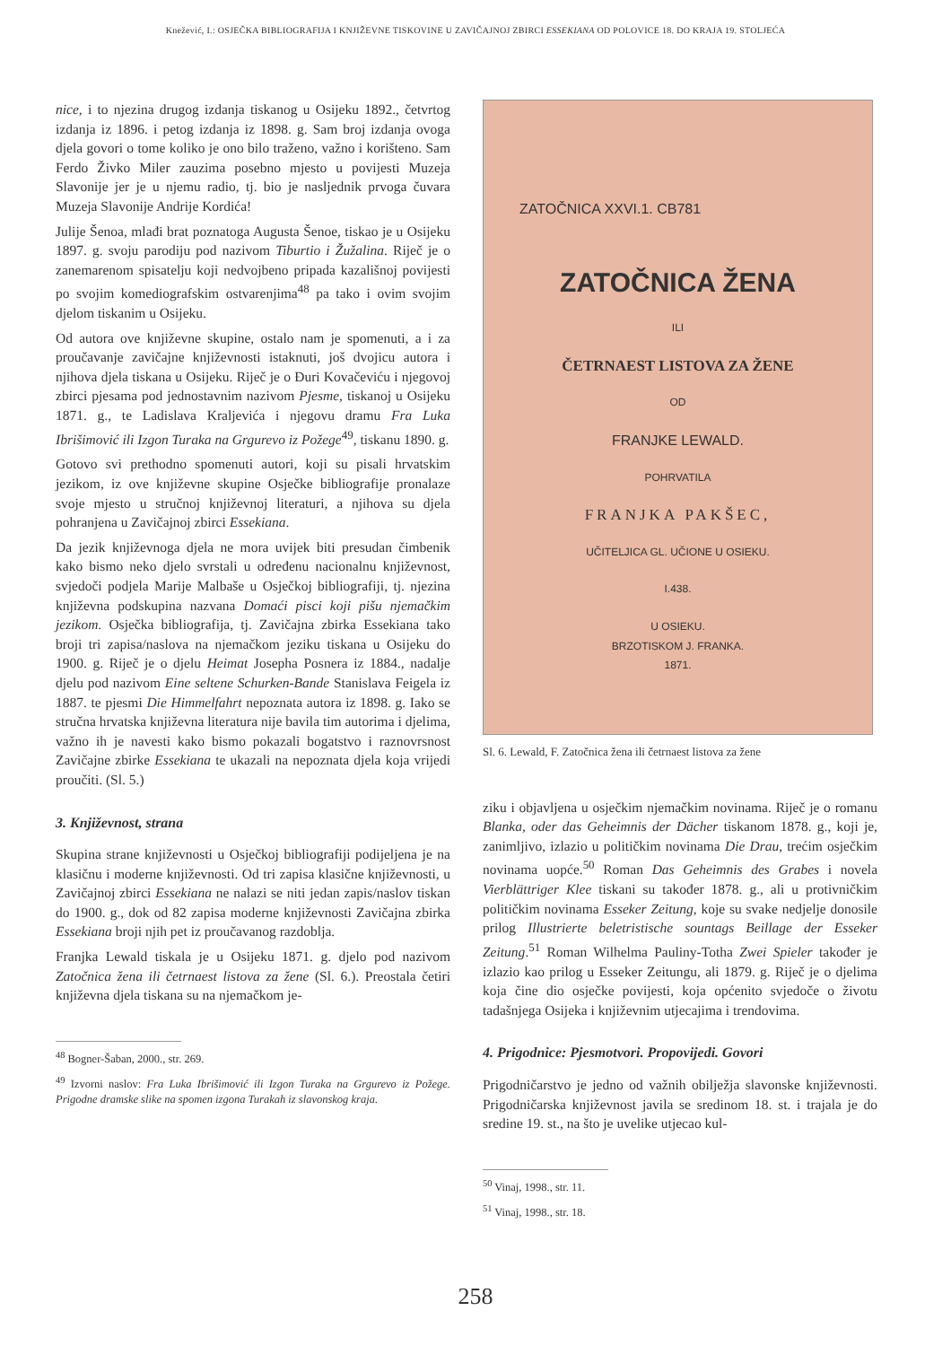Knežević, I.: OSJEČKA BIBLIOGRAFIJA I KNJIŽEVNE TISKOVINE U ZAVIČAJNOJ ZBIRCI ESSEKIANA OD POLOVICE 18. DO KRAJA 19. STOLJEĆA
nice, i to njezina drugog izdanja tiskanog u Osijeku 1892., četvrtog izdanja iz 1896. i petog izdanja iz 1898. g. Sam broj izdanja ovoga djela govori o tome koliko je ono bilo traženo, važno i korišteno. Sam Ferdo Živko Miler zauzima posebno mjesto u povijesti Muzeja Slavonije jer je u njemu radio, tj. bio je nasljednik prvoga čuvara Muzeja Slavonije Andrije Kordića!
Julije Šenoa, mlađi brat poznatoga Augusta Šenoe, tiskao je u Osijeku 1897. g. svoju parodiju pod nazivom Tiburtio i Žužalina. Riječ je o zanemarenom spisatelju koji nedvojbeno pripada kazališnoj povijesti po svojim komediografskim ostvarenjima<sup>48</sup> pa tako i ovim svojim djelom tiskanim u Osijeku.
Od autora ove književne skupine, ostalo nam je spomenuti, a i za proučavanje zavičajne književnosti istaknuti, još dvojicu autora i njihova djela tiskana u Osijeku. Riječ je o Đuri Kovačeviću i njegovoj zbirci pjesama pod jednostavnim nazivom Pjesme, tiskanoj u Osijeku 1871. g., te Ladislava Kraljevića i njegovu dramu Fra Luka Ibrišimović ili Izgon Turaka na Grgurevo iz Požege<sup>49</sup>, tiskanu 1890. g.
Gotovo svi prethodno spomenuti autori, koji su pisali hrvatskim jezikom, iz ove književne skupine Osječke bibliografije pronalaze svoje mjesto u stručnoj književnoj literaturi, a njihova su djela pohranjena u Zavičajnoj zbirci Essekiana.
Da jezik književnoga djela ne mora uvijek biti presudan čimbenik kako bismo neko djelo svrstali u određenu nacionalnu književnost, svjedoči podjela Marije Malbaše u Osječkoj bibliografiji, tj. njezina književna podskupina nazvana Domaći pisci koji pišu njemačkim jezikom. Osječka bibliografija, tj. Zavičajna zbirka Essekiana tako broji tri zapisa/naslova na njemačkom jeziku tiskana u Osijeku do 1900. g. Riječ je o djelu Heimat Josepha Posnera iz 1884., nadalje djelu pod nazivom Eine seltene Schurken-Bande Stanislava Feigela iz 1887. te pjesmi Die Himmelfahrt nepoznata autora iz 1898. g. Iako se stručna hrvatska književna literatura nije bavila tim autorima i djelima, važno ih je navesti kako bismo pokazali bogatstvo i raznovrsnost Zavičajne zbirke Essekiana te ukazali na nepoznata djela koja vrijedi proučiti. (Sl. 5.)
3. Književnost, strana
Skupina strane književnosti u Osječkoj bibliografiji podijeljena je na klasičnu i moderne književnosti. Od tri zapisa klasične književnosti, u Zavičajnoj zbirci Essekiana ne nalazi se niti jedan zapis/naslov tiskan do 1900. g., dok od 82 zapisa moderne književnosti Zavičajna zbirka Essekiana broji njih pet iz proučavanog razdoblja.
Franjka Lewald tiskala je u Osijeku 1871. g. djelo pod nazivom Zatočnica žena ili četrnaest listova za žene (Sl. 6.). Preostala četiri književna djela tiskana su na njemačkom je-
<sup>48</sup> Bogner-Šaban, 2000., str. 269.
<sup>49</sup> Izvorni naslov: Fra Luka Ibrišimović ili Izgon Turaka na Grgurevo iz Požege. Prigodne dramske slike na spomen izgona Turakah iz slavonskog kraja.
ZATOČNICA XXVI.1. CB781
ZATOČNICA ŽENA
ILI
ČETRNAEST LISTOVA ZA ŽENE
OD
FRANJKE LEWALD.
POHRVATILA
FRANJKA PAKŠEC,
UČITELJICA GL. UČIONE U OSIEKU.
I.438.
U OSIEKU.
BRZOTISKOM J. FRANKA.
1871.
Sl. 6. Lewald, F. Zatočnica žena ili četrnaest listova za žene
ziku i objavljena u osječkim njemačkim novinama. Riječ je o romanu Blanka, oder das Geheimnis der Dächer tiskanom 1878. g., koji je, zanimljivo, izlazio u političkim novinama Die Drau, trećim osječkim novinama uopće.<sup>50</sup> Roman Das Geheimnis des Grabes i novela Vierblättriger Klee tiskani su također 1878. g., ali u protivničkim političkim novinama Esseker Zeitung, koje su svake nedjelje donosile prilog Illustrierte beletristische sountags Beillage der Esseker Zeitung.<sup>51</sup> Roman Wilhelma Pauliny-Totha Zwei Spieler također je izlazio kao prilog u Esseker Zeitungu, ali 1879. g. Riječ je o djelima koja čine dio osječke povijesti, koja općenito svjedoče o životu tadašnjega Osijeka i književnim utjecajima i trendovima.
4. Prigodnice: Pjesmotvori. Propovijedi. Govori
Prigodničarstvo je jedno od važnih obilježja slavonske književnosti. Prigodničarska književnost javila se sredinom 18. st. i trajala je do sredine 19. st., na što je uvelike utjecao kul-
<sup>50</sup> Vinaj, 1998., str. 11.
<sup>51</sup> Vinaj, 1998., str. 18.
258